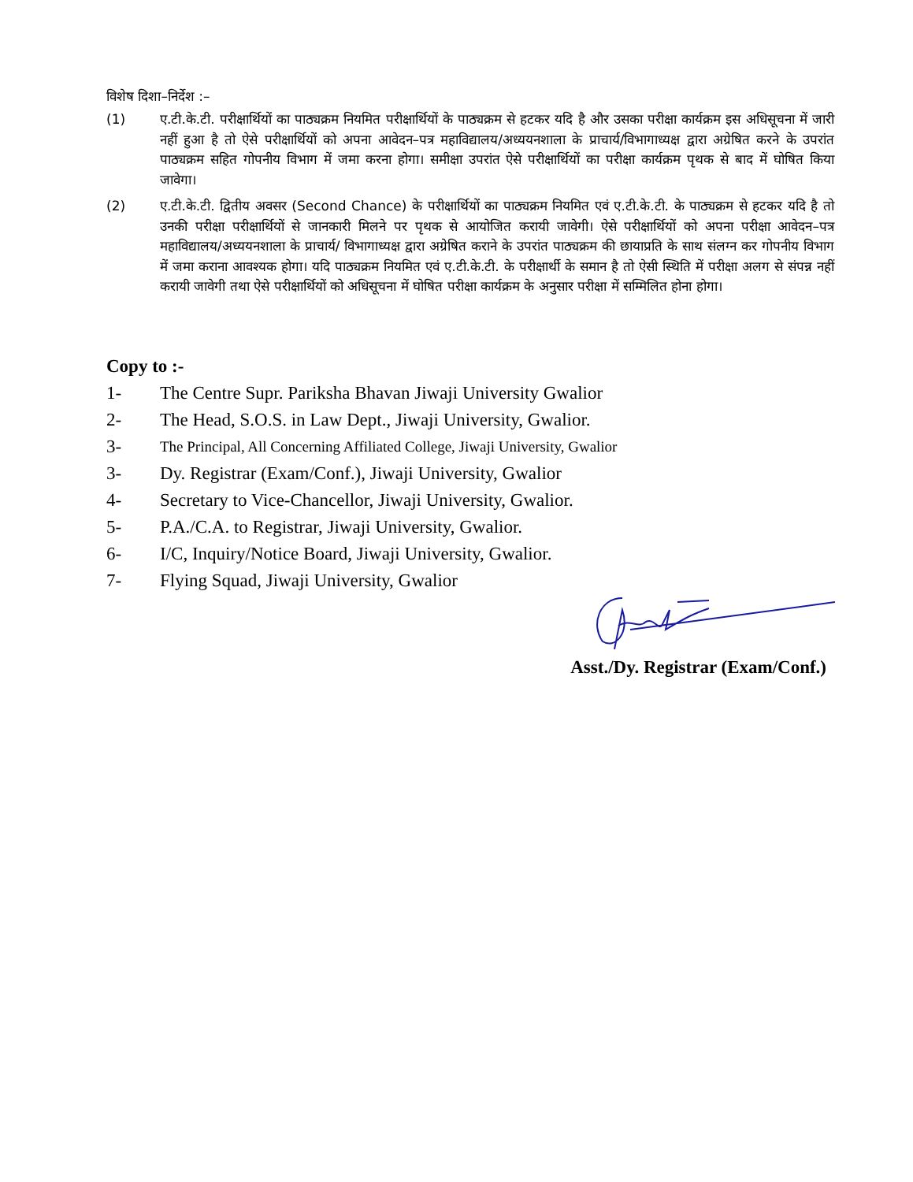विशेष दिशा–निर्देश :–
(1) ए.टी.के.टी. परीक्षार्थियों का पाठ्यक्रम नियमित परीक्षार्थियों के पाठ्यक्रम से हटकर यदि है और उसका परीक्षा कार्यक्रम इस अधिसूचना में जारी नहीं हुआ है तो ऐसे परीक्षार्थियों को अपना आवेदन–पत्र महाविद्यालय/अध्ययनशाला के प्राचार्य/विभागाध्यक्ष द्वारा अग्रेषित करने के उपरांत पाठ्यक्रम सहित गोपनीय विभाग में जमा करना होगा। समीक्षा उपरांत ऐसे परीक्षार्थियों का परीक्षा कार्यक्रम पृथक से बाद में घोषित किया जावेगा।
(2) ए.टी.के.टी. द्वितीय अवसर (Second Chance) के परीक्षार्थियों का पाठ्यक्रम नियमित एवं ए.टी.के.टी. के पाठ्यक्रम से हटकर यदि है तो उनकी परीक्षा परीक्षार्थियों से जानकारी मिलने पर पृथक से आयोजित करायी जावेगी। ऐसे परीक्षार्थियों को अपना परीक्षा आवेदन–पत्र महाविद्यालय/अध्ययनशाला के प्राचार्य/ विभागाध्यक्ष द्वारा अग्रेषित कराने के उपरांत पाठ्यक्रम की छायाप्रति के साथ संलग्न कर गोपनीय विभाग में जमा कराना आवश्यक होगा। यदि पाठ्यक्रम नियमित एवं ए.टी.के.टी. के परीक्षार्थी के समान है तो ऐसी स्थिति में परीक्षा अलग से संपन्न नहीं करायी जावेगी तथा ऐसे परीक्षार्थियों को अधिसूचना में घोषित परीक्षा कार्यक्रम के अनुसार परीक्षा में सम्मिलित होना होगा।
Copy to :-
1- The Centre Supr. Pariksha Bhavan Jiwaji University Gwalior
2- The Head, S.O.S. in Law Dept., Jiwaji University, Gwalior.
3-
The Principal, All Concerning Affiliated College, Jiwaji University, Gwalior
3- Dy. Registrar (Exam/Conf.), Jiwaji University, Gwalior
4- Secretary to Vice-Chancellor, Jiwaji University, Gwalior.
5- P.A./C.A. to Registrar, Jiwaji University, Gwalior.
6- I/C, Inquiry/Notice Board, Jiwaji University, Gwalior.
7- Flying Squad, Jiwaji University, Gwalior
Asst./Dy. Registrar (Exam/Conf.)